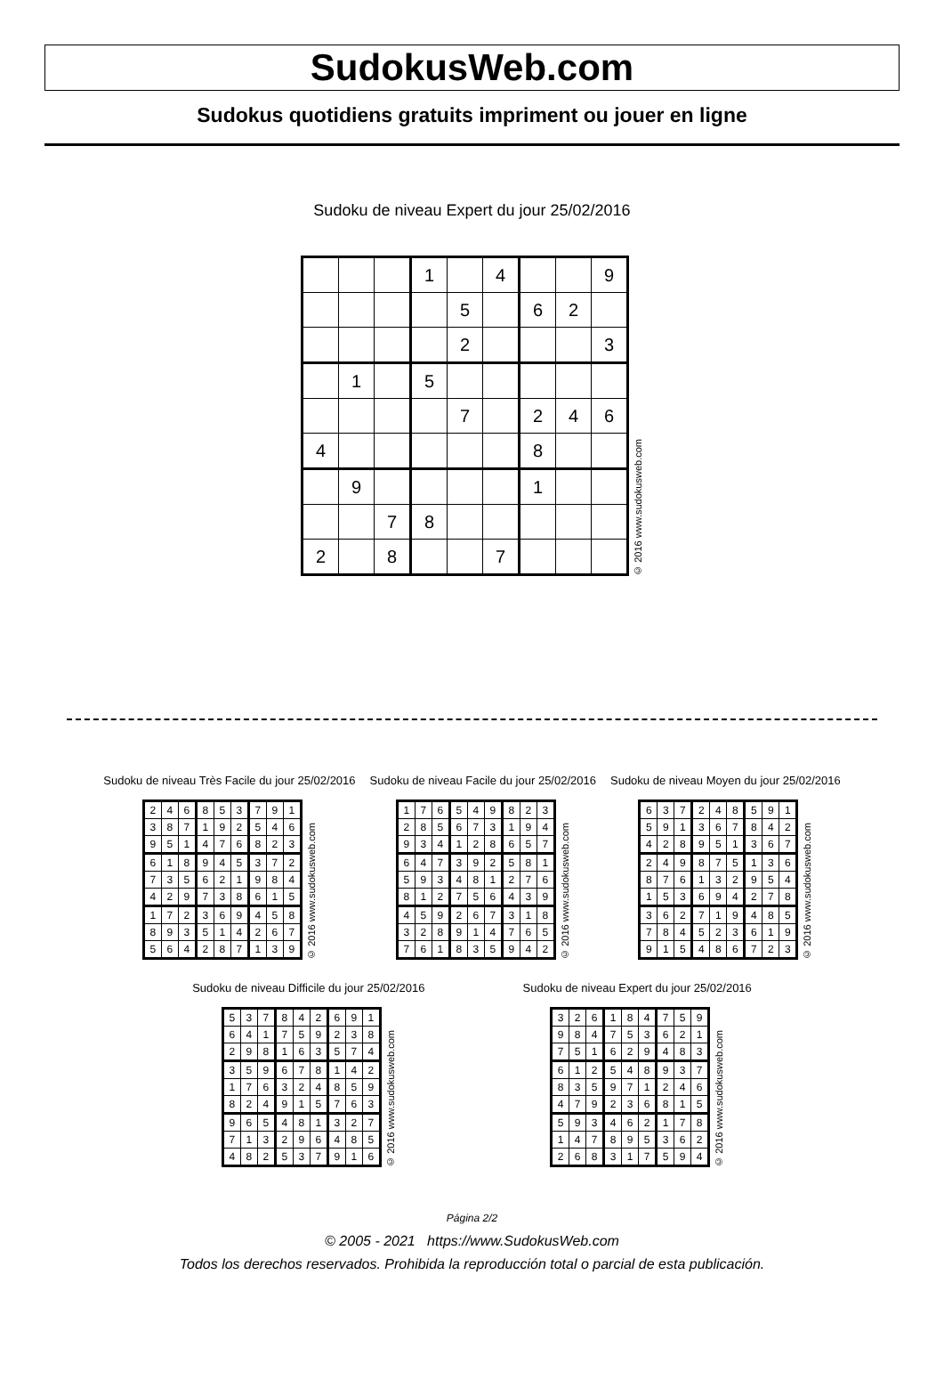SudokusWeb.com
Sudokus quotidiens gratuits impriment ou jouer en ligne
Sudoku de niveau Expert du jour 25/02/2016
| | | | 1 | | 4 | | | 9 |
| | | | | 5 | | 6 | 2 | |
| | | | | 2 | | | | 3 |
| | 1 | | 5 | | | | | |
| | | | | 7 | | 2 | 4 | 6 |
| 4 | | | | | | 8 | | |
| | 9 | | | | | 1 | | |
| | | 7 | 8 | | | | | |
| 2 | | 8 | | | 7 | | | |
© 2016 www.sudokusweb.com
Sudoku de niveau Très Facile du jour 25/02/2016
| 2 | 4 | 6 | 8 | 5 | 3 | 7 | 9 | 1 |
| 3 | 8 | 7 | 1 | 9 | 2 | 5 | 4 | 6 |
| 9 | 5 | 1 | 4 | 7 | 6 | 8 | 2 | 3 |
| 6 | 1 | 8 | 9 | 4 | 5 | 3 | 7 | 2 |
| 7 | 3 | 5 | 6 | 2 | 1 | 9 | 8 | 4 |
| 4 | 2 | 9 | 7 | 3 | 8 | 6 | 1 | 5 |
| 1 | 7 | 2 | 3 | 6 | 9 | 4 | 5 | 8 |
| 8 | 9 | 3 | 5 | 1 | 4 | 2 | 6 | 7 |
| 5 | 6 | 4 | 2 | 8 | 7 | 1 | 3 | 9 |
© 2016 www.sudokusweb.com
Sudoku de niveau Facile du jour 25/02/2016
| 1 | 7 | 6 | 5 | 4 | 9 | 8 | 2 | 3 |
| 2 | 8 | 5 | 6 | 7 | 3 | 1 | 9 | 4 |
| 9 | 3 | 4 | 1 | 2 | 8 | 6 | 5 | 7 |
| 6 | 4 | 7 | 3 | 9 | 2 | 5 | 8 | 1 |
| 5 | 9 | 3 | 4 | 8 | 1 | 2 | 7 | 6 |
| 8 | 1 | 2 | 7 | 5 | 6 | 4 | 3 | 9 |
| 4 | 5 | 9 | 2 | 6 | 7 | 3 | 1 | 8 |
| 3 | 2 | 8 | 9 | 1 | 4 | 7 | 6 | 5 |
| 7 | 6 | 1 | 8 | 3 | 5 | 9 | 4 | 2 |
© 2016 www.sudokusweb.com
Sudoku de niveau Moyen du jour 25/02/2016
| 6 | 3 | 7 | 2 | 4 | 8 | 5 | 9 | 1 |
| 5 | 9 | 1 | 3 | 6 | 7 | 8 | 4 | 2 |
| 4 | 2 | 8 | 9 | 5 | 1 | 3 | 6 | 7 |
| 2 | 4 | 9 | 8 | 7 | 5 | 1 | 3 | 6 |
| 8 | 7 | 6 | 1 | 3 | 2 | 9 | 5 | 4 |
| 1 | 5 | 3 | 6 | 9 | 4 | 2 | 7 | 8 |
| 3 | 6 | 2 | 7 | 1 | 9 | 4 | 8 | 5 |
| 7 | 8 | 4 | 5 | 2 | 3 | 6 | 1 | 9 |
| 9 | 1 | 5 | 4 | 8 | 6 | 7 | 2 | 3 |
© 2016 www.sudokusweb.com
Sudoku de niveau Difficile du jour 25/02/2016
| 5 | 3 | 7 | 8 | 4 | 2 | 6 | 9 | 1 |
| 6 | 4 | 1 | 7 | 5 | 9 | 2 | 3 | 8 |
| 2 | 9 | 8 | 1 | 6 | 3 | 5 | 7 | 4 |
| 3 | 5 | 9 | 6 | 7 | 8 | 1 | 4 | 2 |
| 1 | 7 | 6 | 3 | 2 | 4 | 8 | 5 | 9 |
| 8 | 2 | 4 | 9 | 1 | 5 | 7 | 6 | 3 |
| 9 | 6 | 5 | 4 | 8 | 1 | 3 | 2 | 7 |
| 7 | 1 | 3 | 2 | 9 | 6 | 4 | 8 | 5 |
| 4 | 8 | 2 | 5 | 3 | 7 | 9 | 1 | 6 |
© 2016 www.sudokusweb.com
Sudoku de niveau Expert du jour 25/02/2016
| 3 | 2 | 6 | 1 | 8 | 4 | 7 | 5 | 9 |
| 9 | 8 | 4 | 7 | 5 | 3 | 6 | 2 | 1 |
| 7 | 5 | 1 | 6 | 2 | 9 | 4 | 8 | 3 |
| 6 | 1 | 2 | 5 | 4 | 8 | 9 | 3 | 7 |
| 8 | 3 | 5 | 9 | 7 | 1 | 2 | 4 | 6 |
| 4 | 7 | 9 | 2 | 3 | 6 | 8 | 1 | 5 |
| 5 | 9 | 3 | 4 | 6 | 2 | 1 | 7 | 8 |
| 1 | 4 | 7 | 8 | 9 | 5 | 3 | 6 | 2 |
| 2 | 6 | 8 | 3 | 1 | 7 | 5 | 9 | 4 |
© 2016 www.sudokusweb.com
Página 2/2
© 2005 - 2021 https://www.SudokusWeb.com
Todos los derechos reservados. Prohibida la reproducción total o parcial de esta publicación.